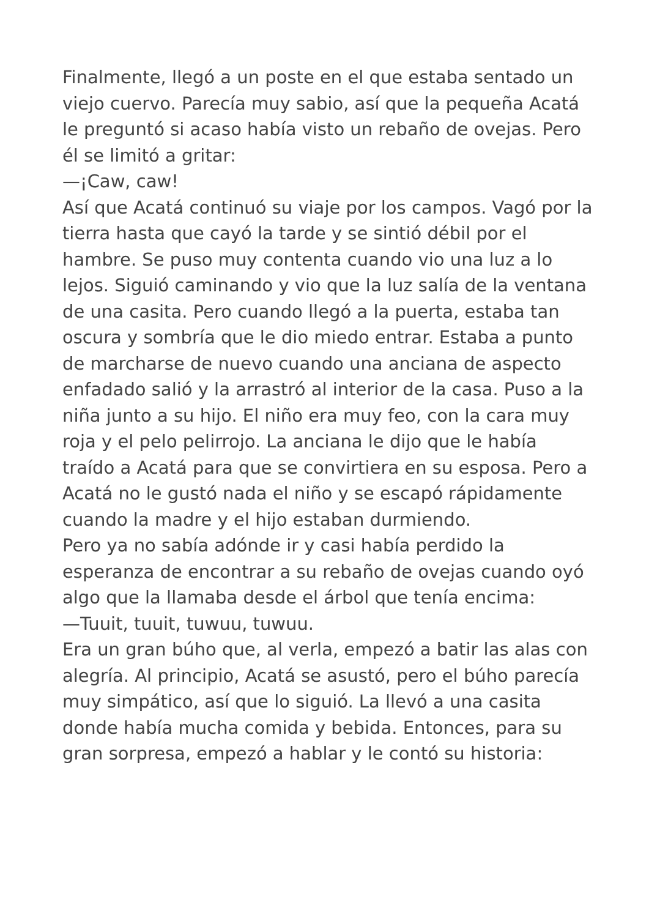Finalmente, llegó a un poste en el que estaba sentado un viejo cuervo. Parecía muy sabio, así que la pequeña Acatá le preguntó si acaso había visto un rebaño de ovejas. Pero él se limitó a gritar:
—¡Caw, caw!
Así que Acatá continuó su viaje por los campos. Vagó por la tierra hasta que cayó la tarde y se sintió débil por el hambre. Se puso muy contenta cuando vio una luz a lo lejos. Siguió caminando y vio que la luz salía de la ventana de una casita. Pero cuando llegó a la puerta, estaba tan oscura y sombría que le dio miedo entrar. Estaba a punto de marcharse de nuevo cuando una anciana de aspecto enfadado salió y la arrastró al interior de la casa. Puso a la niña junto a su hijo. El niño era muy feo, con la cara muy roja y el pelo pelirrojo. La anciana le dijo que le había traído a Acatá para que se convirtiera en su esposa. Pero a Acatá no le gustó nada el niño y se escapó rápidamente cuando la madre y el hijo estaban durmiendo.
Pero ya no sabía adónde ir y casi había perdido la esperanza de encontrar a su rebaño de ovejas cuando oyó algo que la llamaba desde el árbol que tenía encima:
—Tuuit, tuuit, tuwuu, tuwuu.
Era un gran búho que, al verla, empezó a batir las alas con alegría. Al principio, Acatá se asustó, pero el búho parecía muy simpático, así que lo siguió. La llevó a una casita donde había mucha comida y bebida. Entonces, para su gran sorpresa, empezó a hablar y le contó su historia: